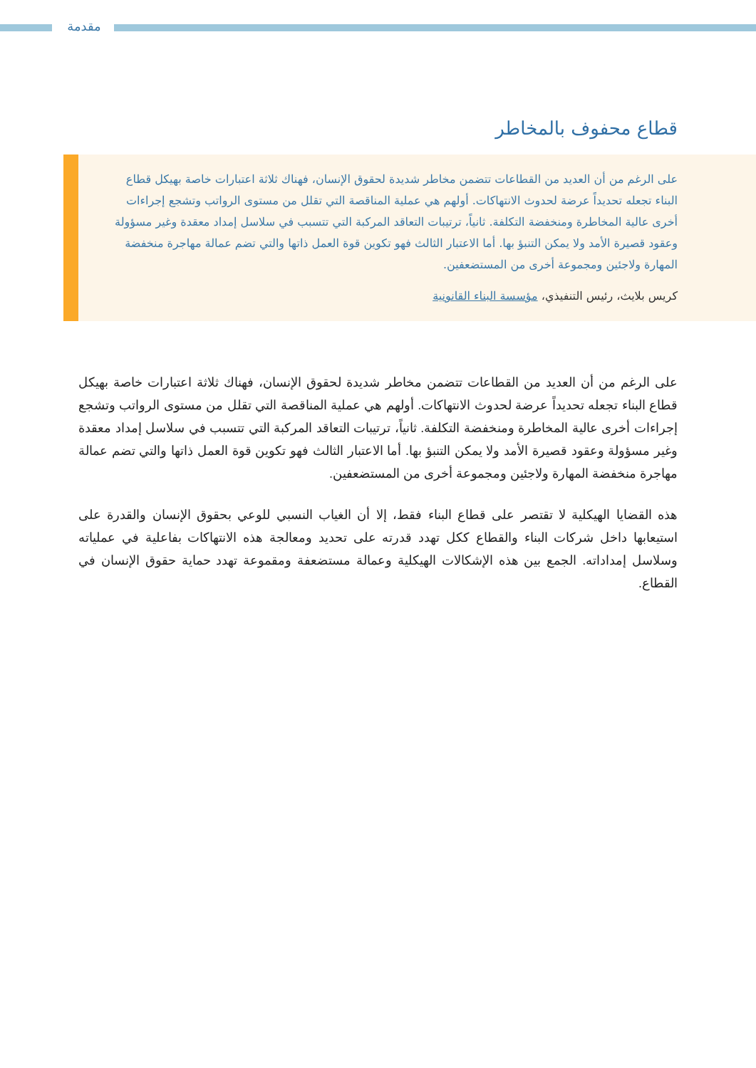مقدمة
قطاع محفوف بالمخاطر
على الرغم من أن العديد من القطاعات تتضمن مخاطر شديدة لحقوق الإنسان، فهناك ثلاثة اعتبارات خاصة بهيكل قطاع البناء تجعله تحديداً عرضة لحدوث الانتهاكات. أولهم هي عملية المناقصة التي تقلل من مستوى الرواتب وتشجع إجراءات أخرى عالية المخاطرة ومنخفضة التكلفة. ثانياً، ترتيبات التعاقد المركبة التي تتسبب في سلاسل إمداد معقدة وغير مسؤولة وعقود قصيرة الأمد ولا يمكن التنبؤ بها. أما الاعتبار الثالث فهو تكوين قوة العمل ذاتها والتي تضم عمالة مهاجرة منخفضة المهارة ولاجئين ومجموعة أخرى من المستضعفين.
كريس بلايث، رئيس التنفيذي، مؤسسة البناء القانونية
على الرغم من أن العديد من القطاعات تتضمن مخاطر شديدة لحقوق الإنسان، فهناك ثلاثة اعتبارات خاصة بهيكل قطاع البناء تجعله تحديداً عرضة لحدوث الانتهاكات. أولهم هي عملية المناقصة التي تقلل من مستوى الرواتب وتشجع إجراءات أخرى عالية المخاطرة ومنخفضة التكلفة. ثانياً، ترتيبات التعاقد المركبة التي تتسبب في سلاسل إمداد معقدة وغير مسؤولة وعقود قصيرة الأمد ولا يمكن التنبؤ بها. أما الاعتبار الثالث فهو تكوين قوة العمل ذاتها والتي تضم عمالة مهاجرة منخفضة المهارة ولاجئين ومجموعة أخرى من المستضعفين.
هذه القضايا الهيكلية لا تقتصر على قطاع البناء فقط، إلا أن الغياب النسبي للوعي بحقوق الإنسان والقدرة على استيعابها داخل شركات البناء والقطاع ككل تهدد قدرته على تحديد ومعالجة هذه الانتهاكات بفاعلية في عملياته وسلاسل إمداداته. الجمع بين هذه الإشكالات الهيكلية وعمالة مستضعفة ومقموعة تهدد حماية حقوق الإنسان في القطاع.